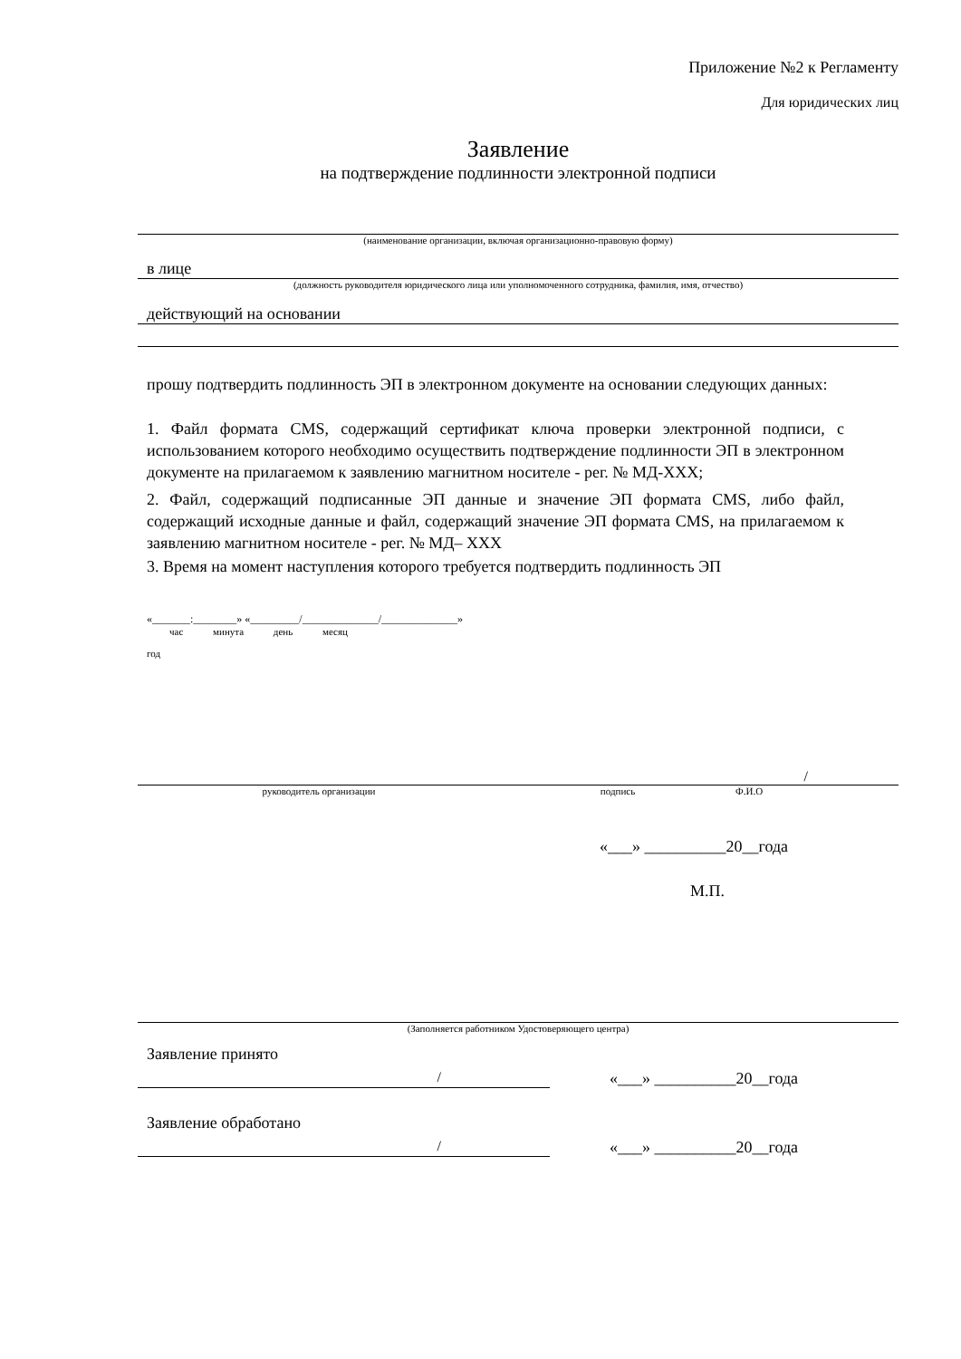Приложение №2 к Регламенту
Для юридических лиц
Заявление
на подтверждение подлинности электронной подписи
(наименование организации, включая организационно-правовую форму)
в лице
(должность руководителя юридического лица или уполномоченного сотрудника, фамилия, имя, отчество)
действующий на основании
прошу подтвердить подлинность ЭП в электронном документе на основании следующих данных:
1. Файл формата CMS, содержащий сертификат ключа проверки электронной подписи, с использованием которого необходимо осуществить подтверждение подлинности ЭП в электронном документе на прилагаемом к заявлению магнитном носителе - рег. № МД-XXX;
2. Файл, содержащий подписанные ЭП данные и значение ЭП формата CMS, либо файл, содержащий исходные данные и файл, содержащий значение ЭП формата CMS, на прилагаемом к заявлению магнитном носителе - рег. № МД– XXX
3. Время на момент наступления которого требуется подтвердить подлинность ЭП
«_______:________» «_________/______________/______________»
час минута день месяц
год
/
руководитель организации подпись Ф.И.О
«___» __________20__года
М.П.
(Заполняется работником Удостоверяющего центра)
Заявление принято
/ «___» __________20__года
Заявление обработано
/ «___» __________20__года